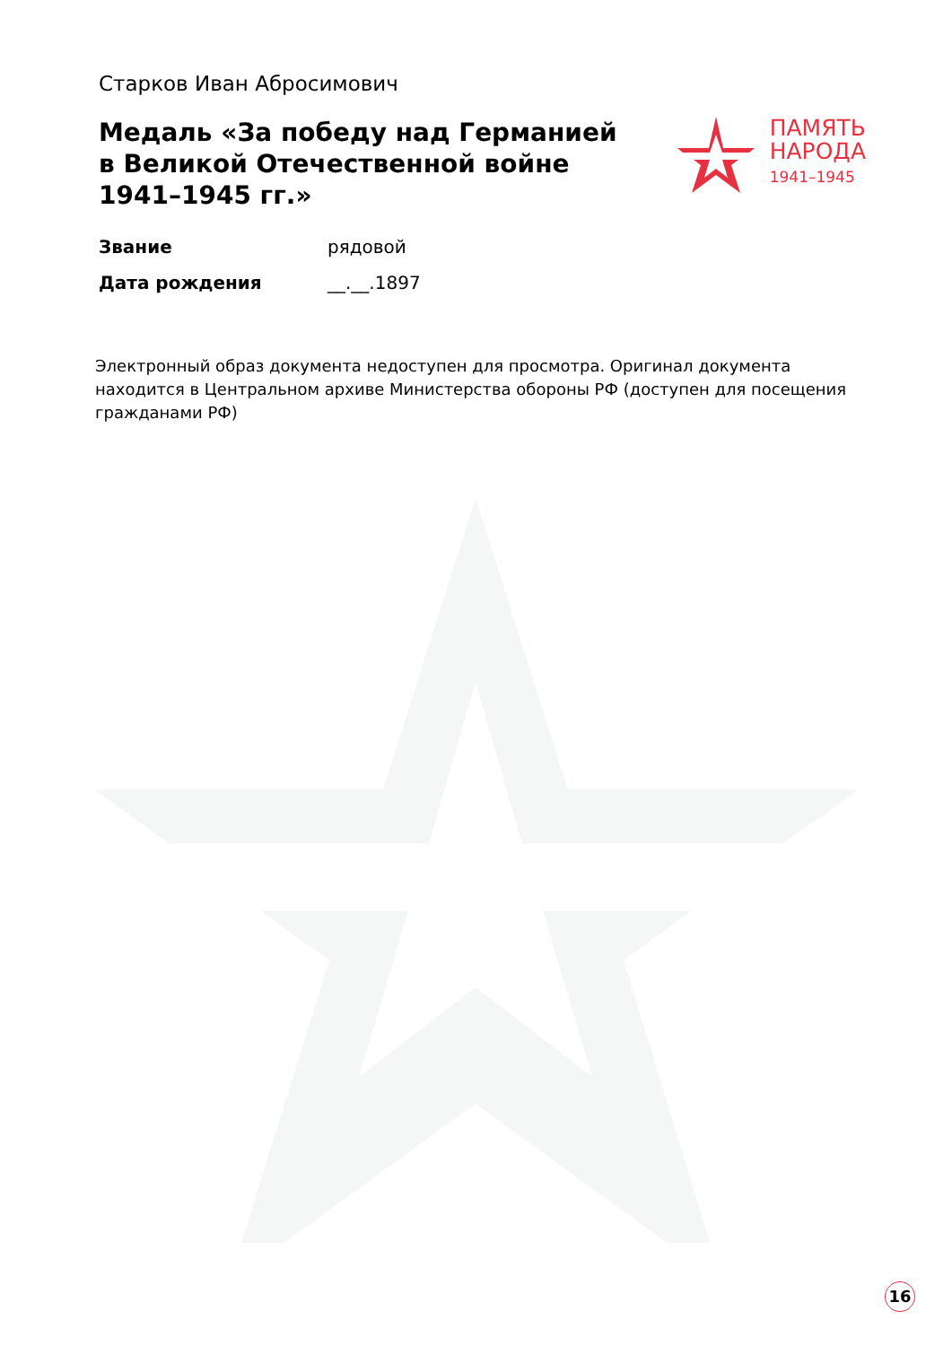Старков Иван Абросимович
Медаль «За победу над Германией в Великой Отечественной войне 1941–1945 гг.»
ПАМЯТЬ
НАРОДА
1941–1945
| Звание | рядовой |
| Дата рождения | __.__.1897 |
Электронный образ документа недоступен для просмотра. Оригинал документа находится в Центральном архиве Министерства обороны РФ (доступен для посещения гражданами РФ)
16